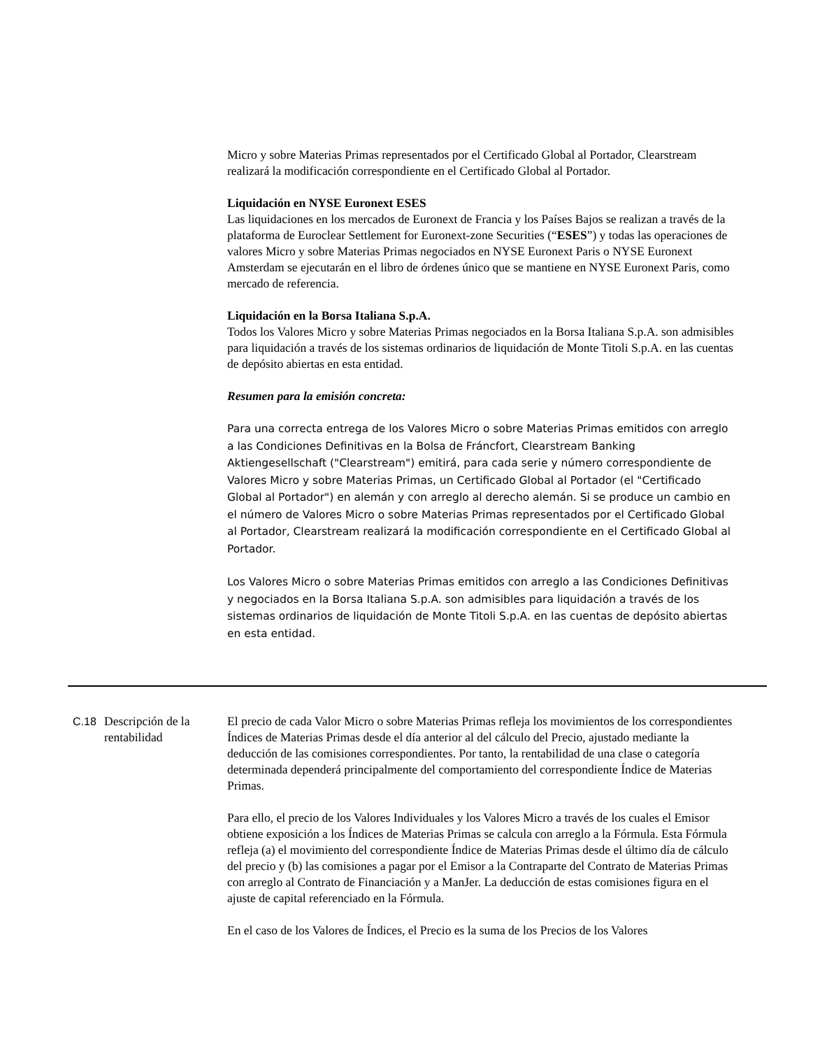Micro y sobre Materias Primas representados por el Certificado Global al Portador, Clearstream realizará la modificación correspondiente en el Certificado Global al Portador.
Liquidación en NYSE Euronext ESES
Las liquidaciones en los mercados de Euronext de Francia y los Países Bajos se realizan a través de la plataforma de Euroclear Settlement for Euronext-zone Securities (“ESES”) y todas las operaciones de valores Micro y sobre Materias Primas negociados en NYSE Euronext Paris o NYSE Euronext Amsterdam se ejecutarán en el libro de órdenes único que se mantiene en NYSE Euronext Paris, como mercado de referencia.
Liquidación en la Borsa Italiana S.p.A.
Todos los Valores Micro y sobre Materias Primas negociados en la Borsa Italiana S.p.A. son admisibles para liquidación a través de los sistemas ordinarios de liquidación de Monte Titoli S.p.A. en las cuentas de depósito abiertas en esta entidad.
Resumen para la emisión concreta:
Para una correcta entrega de los Valores Micro o sobre Materias Primas emitidos con arreglo a las Condiciones Definitivas en la Bolsa de Fráncfort, Clearstream Banking Aktiengesellschaft ("Clearstream") emitirá, para cada serie y número correspondiente de Valores Micro y sobre Materias Primas, un Certificado Global al Portador (el "Certificado Global al Portador") en alemán y con arreglo al derecho alemán. Si se produce un cambio en el número de Valores Micro o sobre Materias Primas representados por el Certificado Global al Portador, Clearstream realizará la modificación correspondiente en el Certificado Global al Portador.
Los Valores Micro o sobre Materias Primas emitidos con arreglo a las Condiciones Definitivas y negociados en la Borsa Italiana S.p.A. son admisibles para liquidación a través de los sistemas ordinarios de liquidación de Monte Titoli S.p.A. en las cuentas de depósito abiertas en esta entidad.
C.18 Descripción de la rentabilidad
El precio de cada Valor Micro o sobre Materias Primas refleja los movimientos de los correspondientes Índices de Materias Primas desde el día anterior al del cálculo del Precio, ajustado mediante la deducción de las comisiones correspondientes. Por tanto, la rentabilidad de una clase o categoría determinada dependerá principalmente del comportamiento del correspondiente Índice de Materias Primas.
Para ello, el precio de los Valores Individuales y los Valores Micro a través de los cuales el Emisor obtiene exposición a los Índices de Materias Primas se calcula con arreglo a la Fórmula. Esta Fórmula refleja (a) el movimiento del correspondiente Índice de Materias Primas desde el último día de cálculo del precio y (b) las comisiones a pagar por el Emisor a la Contraparte del Contrato de Materias Primas con arreglo al Contrato de Financiación y a ManJer. La deducción de estas comisiones figura en el ajuste de capital referenciado en la Fórmula.
En el caso de los Valores de Índices, el Precio es la suma de los Precios de los Valores